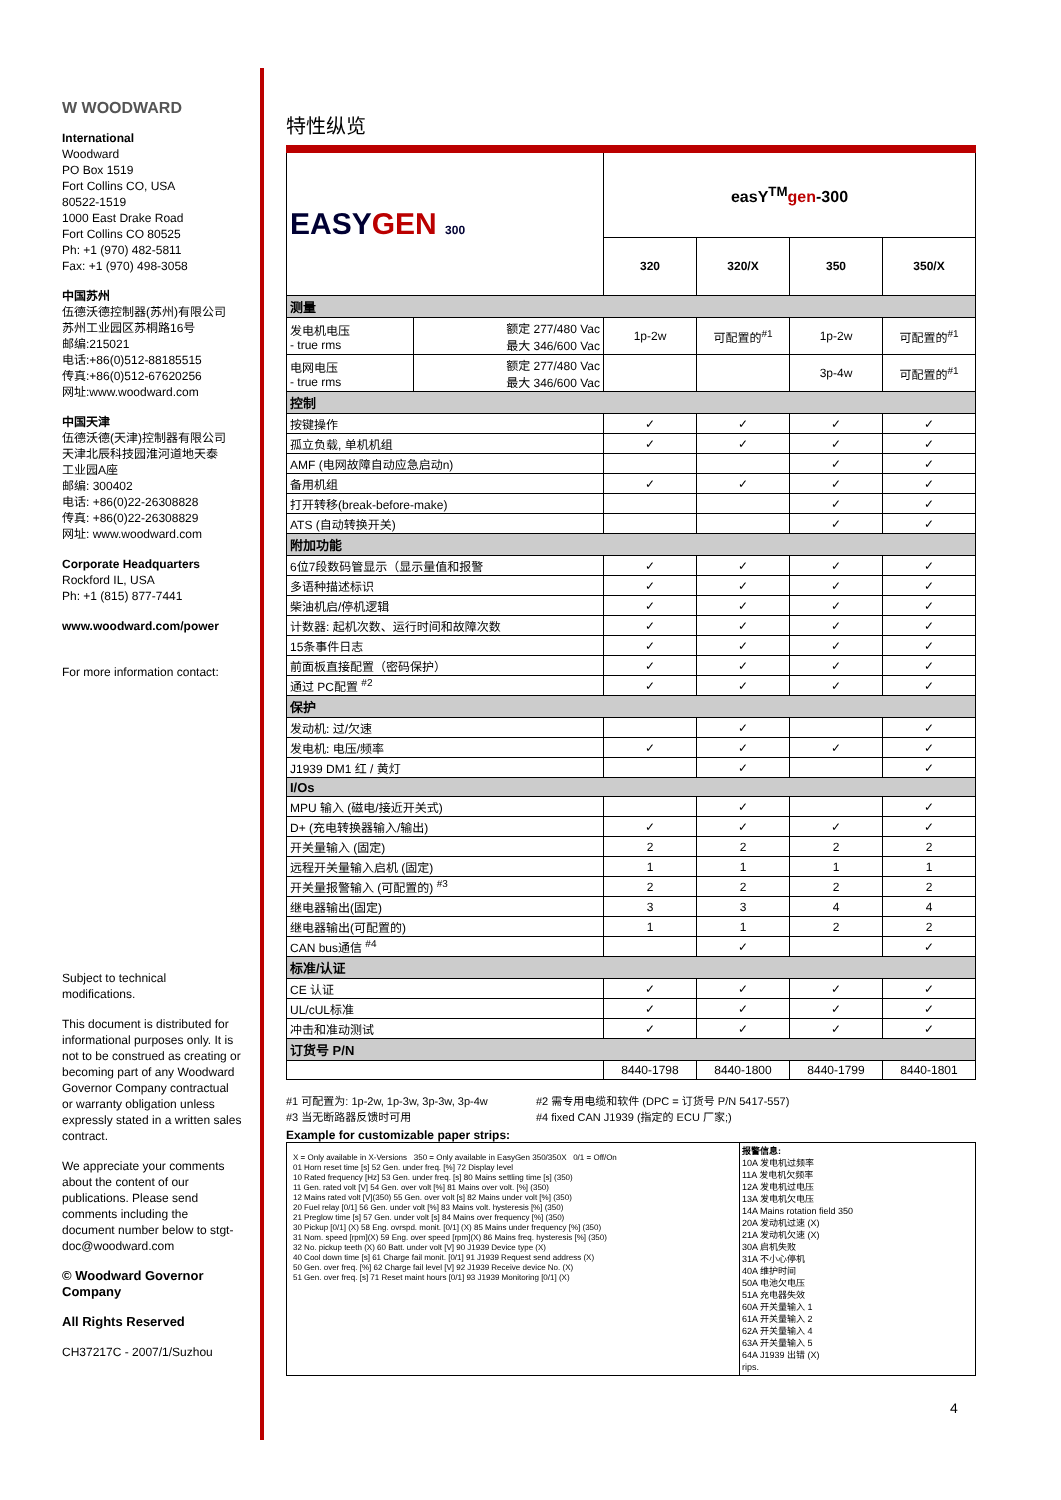W WOODWARD
International
Woodward
PO Box 1519
Fort Collins CO, USA
80522-1519
1000 East Drake Road
Fort Collins CO 80525
Ph: +1 (970) 482-5811
Fax: +1 (970) 498-3058
中国苏州
伍德沃德控制器(苏州)有限公司
苏州工业园区苏桐路16号
邮编:215021
电话:+86(0)512-88185515
传真:+86(0)512-67620256
网址:www.woodward.com
中国天津
伍德沃德(天津)控制器有限公司
天津北辰科技园淮河道地天泰
工业园A座
邮编: 300402
电话: +86(0)22-26308828
传真: +86(0)22-26308829
网址: www.woodward.com
Corporate Headquarters
Rockford IL, USA
Ph: +1 (815) 877-7441
www.woodward.com/power
For more information contact:
Subject to technical modifications.
This document is distributed for informational purposes only. It is not to be construed as creating or becoming part of any Woodward Governor Company contractual or warranty obligation unless expressly stated in a written sales contract.
We appreciate your comments about the content of our publications. Please send comments including the document number below to stgt-doc@woodward.com
© Woodward Governor Company
All Rights Reserved
CH37217C - 2007/1/Suzhou
特性纵览
| EASY GEN 300 | | easY<sup>TM</sup> gen -300 | | | |
| | | 320 | 320/X | 350 | 350/X |
| 测量 | | | | | |
| 发电机电压 - true rms | 额定 277/480 Vac 最大 346/600 Vac | 1p-2w | 可配置的<sup>#1</sup> | 1p-2w | 可配置的<sup>#1</sup> |
| 电网电压 - true rms | 额定 277/480 Vac 最大 346/600 Vac | | | 3p-4w | 可配置的<sup>#1</sup> |
| 控制 | | | | | |
| 按键操作 | | ✓ | ✓ | ✓ | ✓ |
| 孤立负载, 单机机组 | | ✓ | ✓ | ✓ | ✓ |
| AMF (电网故障自动应急启动n) | | | | ✓ | ✓ |
| 备用机组 | | ✓ | ✓ | ✓ | ✓ |
| 打开转移(break-before-make) | | | | ✓ | ✓ |
| ATS (自动转换开关) | | | | ✓ | ✓ |
| 附加功能 | | | | | |
| 6位7段数码管显示（显示量值和报警 | | ✓ | ✓ | ✓ | ✓ |
| 多语种描述标识 | | ✓ | ✓ | ✓ | ✓ |
| 柴油机启/停机逻辑 | | ✓ | ✓ | ✓ | ✓ |
| 计数器: 起机次数、运行时间和故障次数 | | ✓ | ✓ | ✓ | ✓ |
| 15条事件日志 | | ✓ | ✓ | ✓ | ✓ |
| 前面板直接配置（密码保护） | | ✓ | ✓ | ✓ | ✓ |
| 通过 PC配置 <sup>#2</sup> | | ✓ | ✓ | ✓ | ✓ |
| 保护 | | | | | |
| 发动机: 过/欠速 | | | ✓ | | ✓ |
| 发电机: 电压/频率 | | ✓ | ✓ | ✓ | ✓ |
| J1939 DM1 红 / 黄灯 | | | ✓ | | ✓ |
| I/Os | | | | | |
| MPU 输入 (磁电/接近开关式) | | | ✓ | | ✓ |
| D+ (充电转换器输入/输出) | | ✓ | ✓ | ✓ | ✓ |
| 开关量输入 (固定) | | 2 | 2 | 2 | 2 |
| 远程开关量输入启机 (固定) | | 1 | 1 | 1 | 1 |
| 开关量报警输入 (可配置的) <sup>#3</sup> | | 2 | 2 | 2 | 2 |
| 继电器输出(固定) | | 3 | 3 | 4 | 4 |
| 继电器输出(可配置的) | | 1 | 1 | 2 | 2 |
| CAN bus通信 <sup>#4</sup> | | | ✓ | | ✓ |
| 标准/认证 | | | | | |
| CE 认证 | | ✓ | ✓ | ✓ | ✓ |
| UL/cUL标准 | | ✓ | ✓ | ✓ | ✓ |
| 冲击和准动测试 | | ✓ | ✓ | ✓ | ✓ |
| 订货号 P/N | | | | | |
| | | 8440-1798 | 8440-1800 | 8440-1799 | 8440-1801 |
#1 可配置为: 1p-2w, 1p-3w, 3p-3w, 3p-4w
#3 当无断路器反馈时可用
#2 需专用电缆和软件 (DPC = 订货号 P/N 5417-557)
#4 fixed CAN J1939 (指定的 ECU 厂家;)
Example for customizable paper strips:
X = Only available in X-Versions 350 = Only available in EasyGen 350/350X 0/1 = Off/On
01 Horn reset time [s] 52 Gen. under freq. [%] 72 Display level
10 Rated frequency [Hz] 53 Gen. under freq. [s] 80 Mains settling time [s] (350)
11 Gen. rated volt [V] 54 Gen. over volt [%] 81 Mains over volt. [%] (350)
12 Mains rated volt [V](350) 55 Gen. over volt [s] 82 Mains under volt [%] (350)
20 Fuel relay [0/1] 56 Gen. under volt [%] 83 Mains volt. hysteresis [%] (350)
21 Preglow time [s] 57 Gen. under volt [s] 84 Mains over frequency [%] (350)
30 Pickup [0/1] (X) 58 Eng. ovrspd. monit. [0/1] (X) 85 Mains under frequency [%] (350)
31 Nom. speed [rpm](X) 59 Eng. over speed [rpm](X) 86 Mains freq. hysteresis [%] (350)
32 No. pickup teeth (X) 60 Batt. under volt [V] 90 J1939 Device type (X)
40 Cool down time [s] 61 Charge fail monit. [0/1] 91 J1939 Request send address (X)
50 Gen. over freq. [%] 62 Charge fail level [V] 92 J1939 Receive device No. (X)
51 Gen. over freq. [s] 71 Reset maint hours [0/1] 93 J1939 Monitoring [0/1] (X)
报警信息:
10A 发电机过频率
11A 发电机欠频率
12A 发电机过电压
13A 发电机欠电压
14A Mains rotation field 350
20A 发动机过速 (X)
21A 发动机欠速 (X)
30A 启机失败
31A 不小心停机
40A 维护时间
50A 电池欠电压
51A 充电器失效
60A 开关量输入 1
61A 开关量输入 2
62A 开关量输入 4
63A 开关量输入 5
64A J1939 出错 (X)
rips.
4